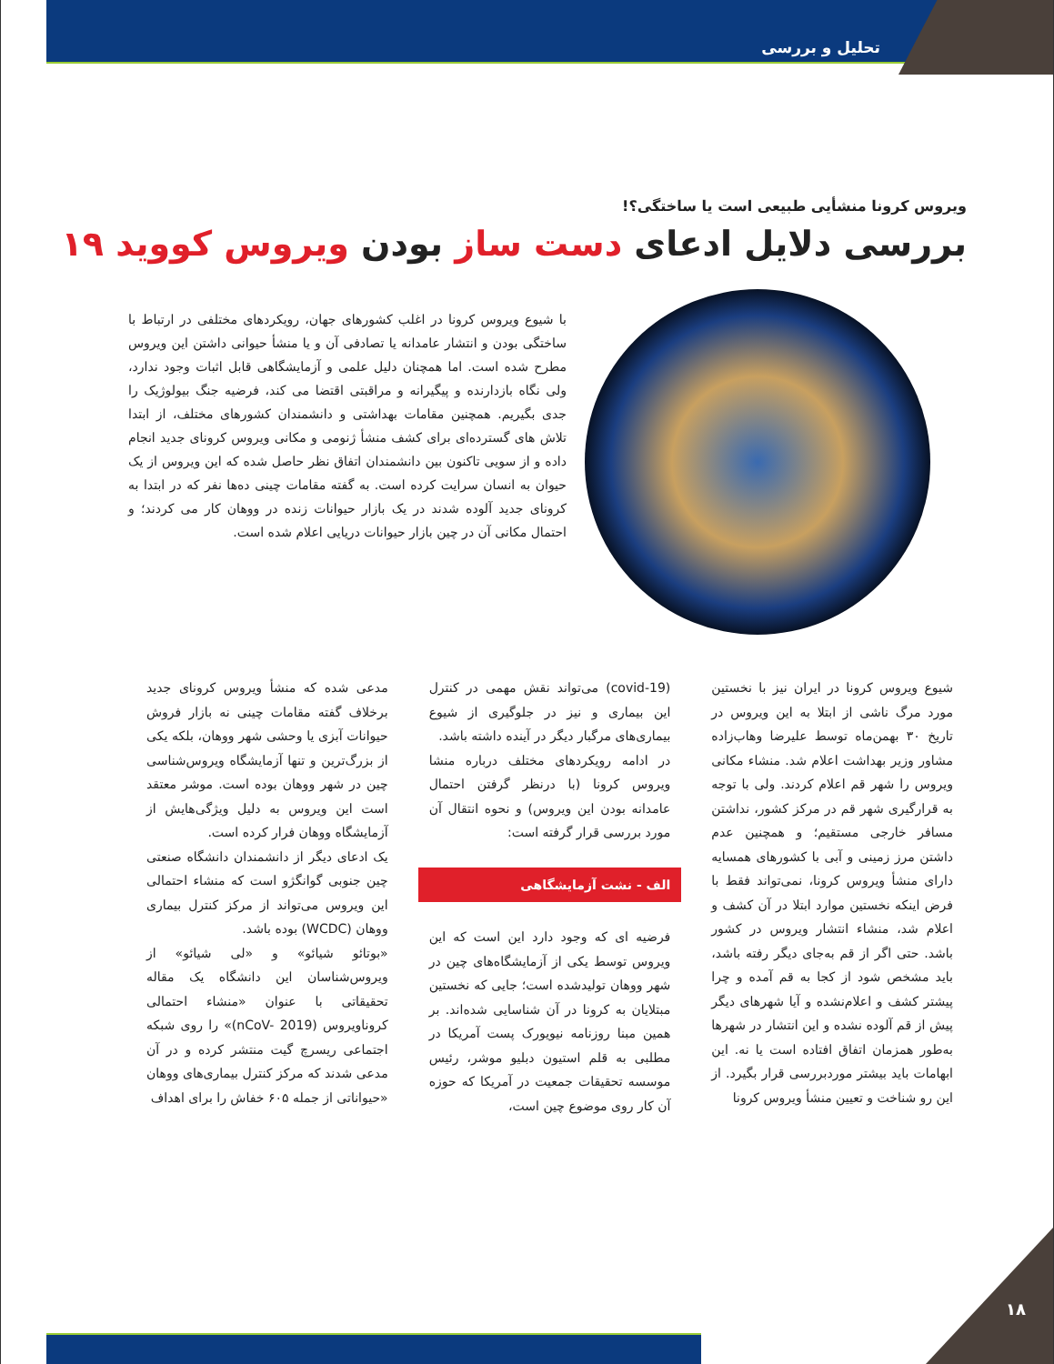تحلیل و بررسی
ویروس کرونا منشأیی طبیعی است یا ساختگی؟!
بررسی دلایل ادعای دست ساز بودن ویروس کووید ۱۹
با شیوع ویروس کرونا در اغلب کشورهای جهان، رویکردهای مختلفی در ارتباط با ساختگی بودن و انتشار عامدانه یا تصادفی آن و یا منشأ حیوانی داشتن این ویروس مطرح شده است. اما همچنان دلیل علمی و آزمایشگاهی قابل اثبات وجود ندارد، ولی نگاه بازدارنده و پیگیرانه و مراقبتی اقتضا می کند، فرضیه جنگ بیولوژیک را جدی بگیریم. همچنین مقامات بهداشتی و دانشمندان کشورهای مختلف، از ابتدا تلاش های گسترده‌ای برای کشف منشأ ژنومی و مکانی ویروس کرونای جدید انجام داده و از سویی تاکنون بین دانشمندان اتفاق نظر حاصل شده که این ویروس از یک حیوان به انسان سرایت کرده است. به گفته مقامات چینی ده‌ها نفر که در ابتدا به کرونای جدید آلوده شدند در یک بازار حیوانات زنده در ووهان کار می کردند؛ و احتمال مکانی آن در چین بازار حیوانات دریایی اعلام شده است.
شیوع ویروس کرونا در ایران نیز با نخستین مورد مرگ ناشی از ابتلا به این ویروس در تاریخ ۳۰ بهمن‌ماه توسط علیرضا وهاب‌زاده مشاور وزیر بهداشت اعلام شد. منشاء مکانی ویروس را شهر قم اعلام کردند. ولی با توجه به قرارگیری شهر قم در مرکز کشور، نداشتن مسافر خارجی مستقیم؛ و همچنین عدم داشتن مرز زمینی و آبی با کشورهای همسایه دارای منشأ ویروس کرونا، نمی‌تواند فقط با فرض اینکه نخستین موارد ابتلا در آن کشف و اعلام شد، منشاء انتشار ویروس در کشور باشد. حتی اگر از قم به‌جای دیگر رفته باشد، باید مشخص شود از کجا به قم آمده و چرا پیشتر کشف و اعلام‌نشده و آیا شهرهای دیگر پیش از قم آلوده نشده و این انتشار در شهرها به‌طور همزمان اتفاق افتاده است یا نه. این ابهامات باید بیشتر موردبررسی قرار بگیرد. از این رو شناخت و تعیین منشأ ویروس کرونا
(covid-19) می‌تواند نقش مهمی در کنترل این بیماری و نیز در جلوگیری از شیوع بیماری‌های مرگبار دیگر در آینده داشته باشد.
در ادامه رویکردهای مختلف درباره منشا ویروس کرونا (با درنظر گرفتن احتمال عامدانه بودن این ویروس) و نحوه انتقال آن مورد بررسی قرار گرفته است:
الف - نشت آزمایشگاهی
فرضیه ای که وجود دارد این است که این ویروس توسط یکی از آزمایشگاه‌های چین در شهر ووهان تولیدشده است؛ جایی که نخستین مبتلایان به کرونا در آن شناسایی شده‌اند. بر همین مبنا روزنامه نیویورک پست آمریکا در مطلبی به قلم استیون دبلیو موشر، رئیس موسسه تحقیقات جمعیت در آمریکا که حوزه آن کار روی موضوع چین است،
مدعی شده که منشأ ویروس کرونای جدید برخلاف گفته مقامات چینی نه بازار فروش حیوانات آبزی یا وحشی شهر ووهان، بلکه یکی از بزرگ‌ترین و تنها آزمایشگاه ویروس‌شناسی چین در شهر ووهان بوده است. موشر معتقد است این ویروس به دلیل ویژگی‌هایش از آزمایشگاه ووهان فرار کرده است.
یک ادعای دیگر از دانشمندان دانشگاه صنعتی چین جنوبی گوانگژو است که منشاء احتمالی این ویروس می‌تواند از مرکز کنترل بیماری ووهان (WCDC) بوده باشد.
«بوتائو شیائو» و «لی شیائو» از ویروس‌شناسان این دانشگاه یک مقاله تحقیقاتی با عنوان «منشاء احتمالی کروناویروس (nCoV- 2019)» را روی شبکه اجتماعی ریسرچ گیت منتشر کرده و در آن مدعی شدند که مرکز کنترل بیماری‌های ووهان «حیواناتی از جمله ۶۰۵ خفاش را برای اهداف
۱۸